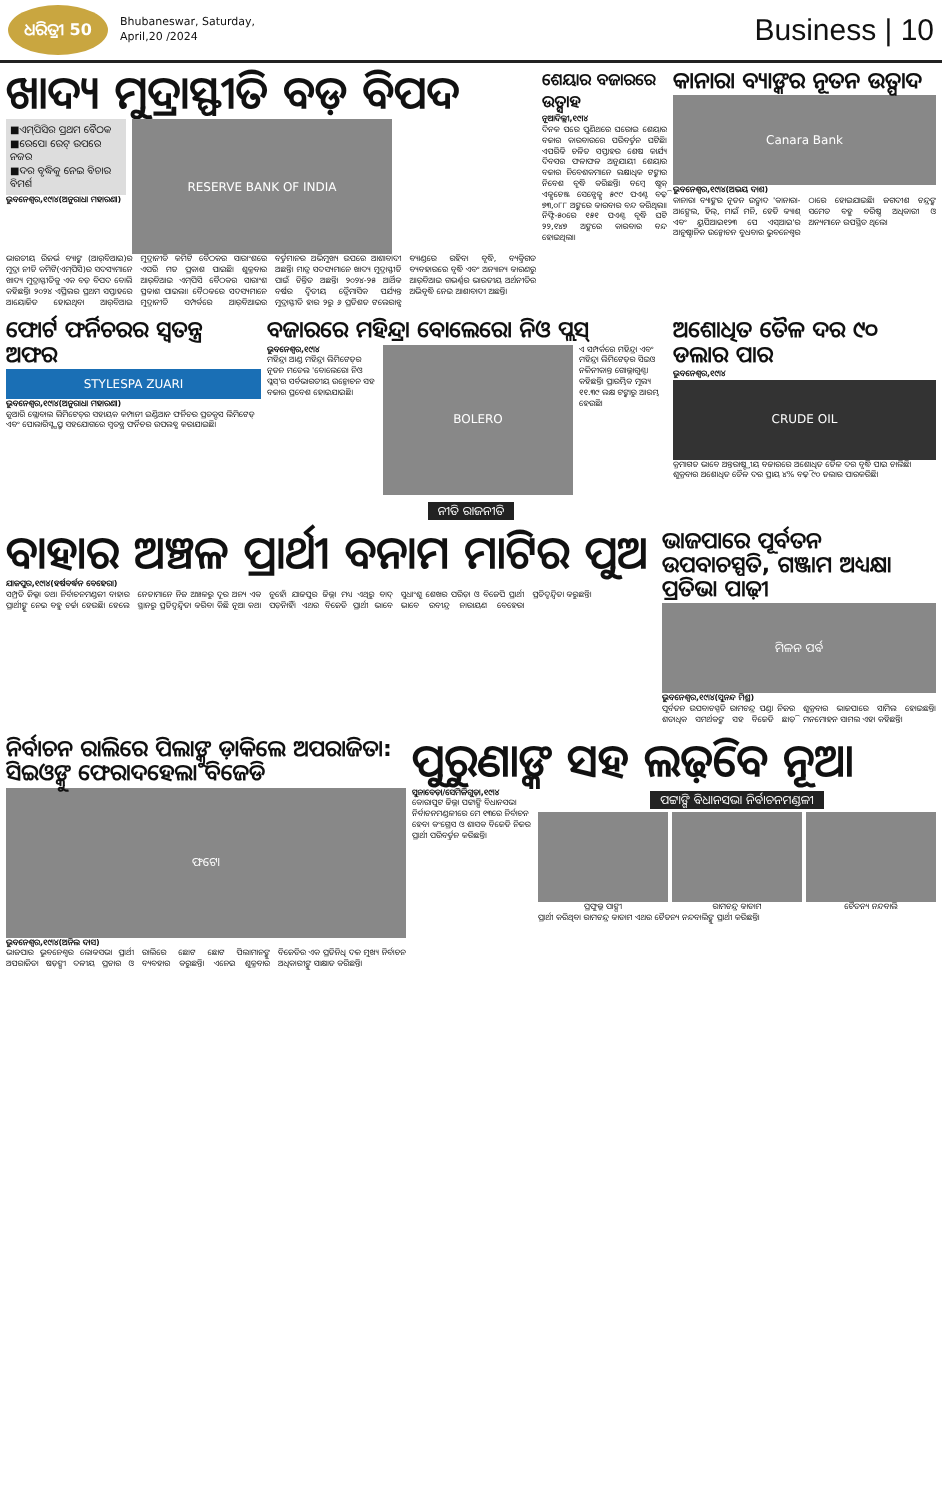ଧରିତ୍ରୀ 50
Bhubaneswar, Saturday,
April,20 /2024
Business | 10
ଖାଦ୍ୟ ମୁଦ୍ରାସ୍ଫୀତି ବଡ଼ ବିପଦ
■ଏମ୍‌ପିସିର ପ୍ରଥମ ବୈଠକ
■ରେପୋ ରେଟ୍ ଉପରେ ନଜର
■ଦର ବୃଦ୍ଧିକୁ ନେଇ ବିଚାର ବିମର୍ଶ
ଭୁବନେଶ୍ୱର,୧୯।୪(ଅନୁରାଧା ମହାରଣା)
RESERVE BANK OF INDIA
ଭାରତୀୟ ରିଜର୍ଭ ବ୍ୟାଙ୍କ (ଆର୍‌ବିଆଇ)ର ମୁଦ୍ରା ନୀତି କମିଟି(ଏମ୍‌ପିସି)ର ସଦସ୍ୟମାନେ ଖାଦ୍ୟ ମୁଦ୍ରାସ୍ଫୀତିକୁ ଏକ ବଡ଼ ବିପଦ ବୋଲି କହିଛନ୍ତି। ୨୦୨୪ ଏପ୍ରିଲର ପ୍ରଥମ ସପ୍ତାହରେ ଆୟୋଜିତ ହୋଇଥିବା ଆର୍‌ବିଆଇ ମୁଦ୍ରାନୀତି କମିଟି ବୈଠକର ସାରାଂଶରେ ଏପରି ମତ ପ୍ରକାଶ ପାଇଛି। ଶୁକ୍ରବାର ଆର୍‌ବିଆଇ ଏମ୍‌ପିସି ବୈଠକର ସାରାଂଶ ପ୍ରକାଶ ପାଇଲା। ବୈଠକରେ ସଦସ୍ୟମାନେ ମୁଦ୍ରାନୀତି ସମ୍ପର୍କରେ ଆର୍‌ବିଆଇର ବର୍ତ୍ତମାନର ଅଭିମୁଖ୍ୟ ଉପରେ ଆଶାବାଦୀ ଅଛନ୍ତି। ମାତ୍ର ସଦସ୍ୟମାନେ ଖାଦ୍ୟ ମୁଦ୍ରାସ୍ଫୀତି ପାଇଁ ଚିନ୍ତିତ ଅଛନ୍ତି। ୨୦୨୪-୨୫ ଆର୍ଥିକ ବର୍ଷର ଦ୍ୱିତୀୟ ତ୍ରୈମାସିକ ପର୍ଯ୍ୟନ୍ତ ମୁଦ୍ରାସ୍ଫୀତି ହାର ୨ରୁ ୬ ପ୍ରତିଶତ ଟଲେରାନ୍ସ ବ୍ୟାଣ୍ଡରେ ରହିବ। ବୃଦ୍ଧି, ବ୍ୟକ୍ତିଗତ ବ୍ୟବହାରରେ ବୃଦ୍ଧି ଏବଂ ଅନ୍ୟାନ୍ୟ କାରଣରୁ ଆର୍‌ବିଆଇ ଗଭର୍ଣ୍ଣର ଭାରତୀୟ ଅର୍ଥନୀତିର ଅଭିବୃଦ୍ଧି ନେଇ ଆଶାବାଦୀ ଅଛନ୍ତି।
ଶେୟାର ବଜାରରେ ଉତ୍ସାହ
ନୂଆଦିଲ୍ଲୀ,୧୯।୪
ଦିନକ ପରେ ପୁଣିଥରେ ଘରୋଇ ଶେୟାର ବଜାର କାରବାରରେ ପରିବର୍ତ୍ତନ ଘଟିଛି। ଏପରିକି ଚଳିତ ସପ୍ତାହର ଶେଷ କାର୍ଯ୍ୟ ଦିବସର ଫଳାଫଳ ଅନୁଯାୟୀ ଶେୟାର ବଜାର ନିବେଶକମାନେ ଲକ୍ଷାଧିକ ଟଙ୍କାର ନିବେଶ ବୃଦ୍ଧି କରିଛନ୍ତି। ବମ୍ବେ ଷ୍ଟକ୍ ଏକ୍ସଚେଞ୍ଜ ସେନ୍ସେକ୍ସ ୫୯୯ ପଏଣ୍ଟ ବଢ଼ି ୭୩,୦୮୮ ଅଙ୍କରେ କାରବାର ବନ୍ଦ କରିଥିଲା। ନିଫ୍ଟି-୫୦ରେ ୧୫୧ ପଏଣ୍ଟ ବୃଦ୍ଧି ଘଟି ୨୨,୧୪୭ ଅଙ୍କରେ କାରବାର ବନ୍ଦ ହୋଇଥିଲା।
କାନାରା ବ୍ୟାଙ୍କର ନୂତନ ଉତ୍ପାଦ
Canara Bank
ଭୁବନେଶ୍ୱର,୧୯।୪(ଅଭୟ ଦାଶ)
କାନାରା ବ୍ୟାଙ୍କର ନୂତନ ଉତ୍ପାଦ 'କାନାରା-ଆଙ୍ଗେଲ, ହିଲ୍, ମାଇଁ ମନି, ହେଡି କ୍ୟାଶ୍ ଏବଂ ୟୁପିଆଇ୧୨୩ ପେ ଏସ୍‌ଆଇ'ର ଆନୁଷ୍ଠାନିକ ଉନ୍ମୋଚନ ବୁଧବାର ଭୁବନେଶ୍ୱର ଠାରେ ହୋଇଯାଇଛି। ଜଗଦୀଶ ଚନ୍ଦ୍ରଙ୍କ ସମେତ ବହୁ ବରିଷ୍ଠ ଅଧିକାରୀ ଓ ଅନ୍ୟମାନେ ଉପସ୍ଥିତ ଥିଲେ।
ଫୋର୍ଟ ଫର୍ନିଚରର ସ୍ୱତନ୍ତ୍ର ଅଫର
STYLESPA ZUARI
ଭୁବନେଶ୍ୱର,୧୯।୪(ଅନୁରାଧା ମହାରଣା)
ଜୁଆରି ଗ୍ଲୋବାଲ ଲିମିଟେଡ୍‌ର ସହାୟକ କମ୍ପାନୀ ଇଣ୍ଡିଆନ ଫର୍ନିଚର ପ୍ରଡକ୍ଟସ ଲିମିଟେଡ୍ ଏବଂ ପୋଲାରିସ୍ଙ୍ଗ୍ରୁପ ସହଯୋଗରେ ସ୍ୱତନ୍ତ୍ର ଫର୍ନିଚର ଉପଲବ୍ଧ କରାଯାଇଛି।
ବଜାରରେ ମହିନ୍ଦ୍ରା ବୋଲେରୋ ନିଓ ପ୍ଲସ୍
ଭୁବନେଶ୍ୱର,୧୯।୪
ମହିନ୍ଦ୍ରା ଆଣ୍ଡ ମହିନ୍ଦ୍ରା ଲିମିଟେଡ୍‌ର ନୂତନ ମଡେଲ 'ବୋଲେରୋ ନିଓ ପ୍ଲସ୍'ର ସର୍ବଭାରତୀୟ ଉନ୍ମୋଚନ ସହ ବଜାର ପ୍ରବେଶ ହୋଇଯାଇଛି।
BOLERO
ଏ ସମ୍ପର୍କରେ ମହିନ୍ଦ୍ରା ଏବଂ ମହିନ୍ଦ୍ରା ଲିମିଟେଡ୍‌ର ସିଇଓ ନଳିନୀକାନ୍ତ ଗୋଲ୍ଲାଗୁଣ୍ଟା କହିଛନ୍ତି। ପ୍ରାରମ୍ଭିକ ମୂଲ୍ୟ ୧୧.୩୯ ଲକ୍ଷ ଟଙ୍କାରୁ ଆରମ୍ଭ ହେଉଛି।
ଅଶୋଧିତ ତୈଳ ଦର ୯୦ ଡଲାର ପାର
ଭୁବନେଶ୍ୱର,୧୯।୪
CRUDE OIL
କ୍ରମାଗତ ଭାବେ ଅନ୍ତରାଷ୍ଟ୍ରୀୟ ବଜାରରେ ଅଶୋଧିତ ତୈଳ ଦର ବୃଦ୍ଧି ପାଇ ଚାଲିଛି। ଶୁକ୍ରବାର ଅଶୋଧିତ ତୈଳ ଦର ପ୍ରାୟ ୪% ବଢ଼ି ୯୦ ଡଲାର ପାରକରିଛି।
ନୀତି ରାଜନୀତି
ବାହାର ଅଞ୍ଚଳ ପ୍ରାର୍ଥୀ ବନାମ ମାଟିର ପୁଅ
ଯାଜପୁର,୧୯।୪(ହର୍ଷବର୍ଦ୍ଧନ ବେହେରା)
ସମ୍ପ୍ରତି ଜିଲ୍ଲା ତଥା ନିର୍ବାଚନମଣ୍ଡଳୀ ବାହାର ପ୍ରାର୍ଥୀଙ୍କୁ ନେଇ ବହୁ ଚର୍ଚ୍ଚା ହେଉଛି। ହେଲେ ନେତାମାନେ ନିଜ ଅଞ୍ଚଳରୁ ଦୂର ଅନ୍ୟ ଏକ ସ୍ଥାନରୁ ପ୍ରତିଦ୍ୱନ୍ଦ୍ୱିତା କରିବା କିଛି ନୂଆ କଥା ନୁହେଁ। ଯାଜପୁର ଜିଲ୍ଲା ମଧ୍ୟ ଏଥିରୁ ବାଦ୍ ପଡ଼ିନାହିଁ। ଏଥର ବିଜେଡି ପ୍ରାର୍ଥୀ ଭାବେ ସୁଧାଂଶୁ ଶେଖର ପରିଡ଼ା ଓ ବିଜେପି ପ୍ରାର୍ଥୀ ଭାବେ ରବୀନ୍ଦ୍ର ନାରାୟଣ ବେହେରା ପ୍ରତିଦ୍ୱନ୍ଦ୍ୱିତା କରୁଛନ୍ତି।
ଭାଜପାରେ ପୂର୍ବତନ ଉପବାଚସ୍ପତି, ଗଞ୍ଜାମ ଅଧ୍ୟକ୍ଷା ପ୍ରତିଭା ପାଢ଼ୀ
ମିଳନ ପର୍ବ
ଭୁବନେଶ୍ୱର,୧୯।୪(ସୁନନ୍ଦ ମିଶ୍ର)
ପୂର୍ବତନ ଉପବାଚସ୍ପତି ରାମଚନ୍ଦ୍ର ପଣ୍ଡା ନିଜର ଶତାଧିକ ସମର୍ଥକଙ୍କ ସହ ବିଜେଡି ଛାଡ଼ି ଶୁକ୍ରବାର ଭାଜପାରେ ସାମିଲ ହୋଇଛନ୍ତି। ମନମୋହନ ସାମଲ ଏହା କହିଛନ୍ତି।
ନିର୍ବାଚନ ରାଲିରେ ପିଲାଙ୍କୁ ଡ଼ାକିଲେ ଅପରାଜିତା: ସିଇଓଙ୍କୁ ଫେରାଦହେଲା ବିଜେଡି
ଫଟୋ
ଭୁବନେଶ୍ୱର,୧୯।୪(ଅନିଲ ଦାସ)
ଭାଜପାର ଭୁବନେଶ୍ୱର ଲୋକସଭା ପ୍ରାର୍ଥୀ ଅପରାଜିତା ଷଡ଼ଙ୍ଗୀ ଦଳୀୟ ପ୍ରଚାର ଓ ରାଲିରେ ଛୋଟ ଛୋଟ ପିଲାମାନଙ୍କୁ ବ୍ୟବହାର କରୁଛନ୍ତି। ଏନେଇ ଶୁକ୍ରବାର ବିଜେଡିର ଏକ ପ୍ରତିନିଧି ଦଳ ମୁଖ୍ୟ ନିର୍ବାଚନ ଅଧିକାରୀଙ୍କୁ ସାକ୍ଷାତ କରିଛନ୍ତି।
ପୁରୁଣାଙ୍କ ସହ ଲଢ଼ିବେ ନୂଆ
ସୁନାବେଡ଼ା/ସେମିଳିଗୁଡ଼ା,୧୯।୪
କୋରାପୁଟ ଜିଲ୍ଲା ପଟ୍ଟାଙ୍ଗି ବିଧାନସଭା ନିର୍ବାଚନମଣ୍ଡଳୀରେ ମେ ୧୩ରେ ନିର୍ବାଚନ ହେବ। କଂଗ୍ରେସ ଓ ଶାସକ ବିଜେଡି ନିଜର ପ୍ରାର୍ଥୀ ପରିବର୍ତ୍ତନ କରିଛନ୍ତି।
ପଟ୍ଟାଙ୍ଗି ବିଧାନସଭା ନିର୍ବାଚନମଣ୍ଡଳୀ
ପ୍ରଫୁଲ୍ଲ ପାଙ୍ଗୀ ରାମଚନ୍ଦ୍ର କାଡାମ ଚୈତନ୍ୟ ନନ୍ଦବାଲି
ପ୍ରାର୍ଥୀ କରିଥିବା ରାମଚନ୍ଦ୍ର କାଡାମ ଏଥର ଚୈତନ୍ୟ ନନ୍ଦବାଲିଙ୍କୁ ପ୍ରାର୍ଥୀ କରିଛନ୍ତି।